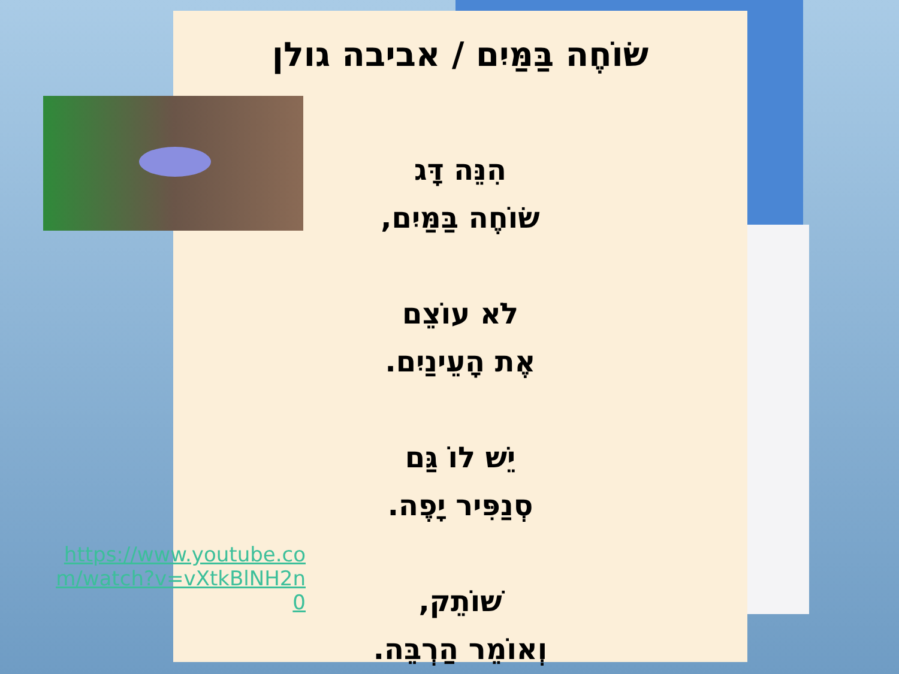שׂוֹחֶה בַּמַּיִם / אביבה גולן
הִנֵּה דָּג
שׂוֹחֶה בַּמַּיִם,
לֹא עוֹצֵם
אֶת הָעֵינַיִם.
יֵשׁ לוֹ גַּם
סְנַפִּיר יָפֶה.
שׁוֹתֵק,
וְאוֹמֵר הַרְבֵּה.
https://www.youtube.com/watch?v=vXtkBlNH2n0